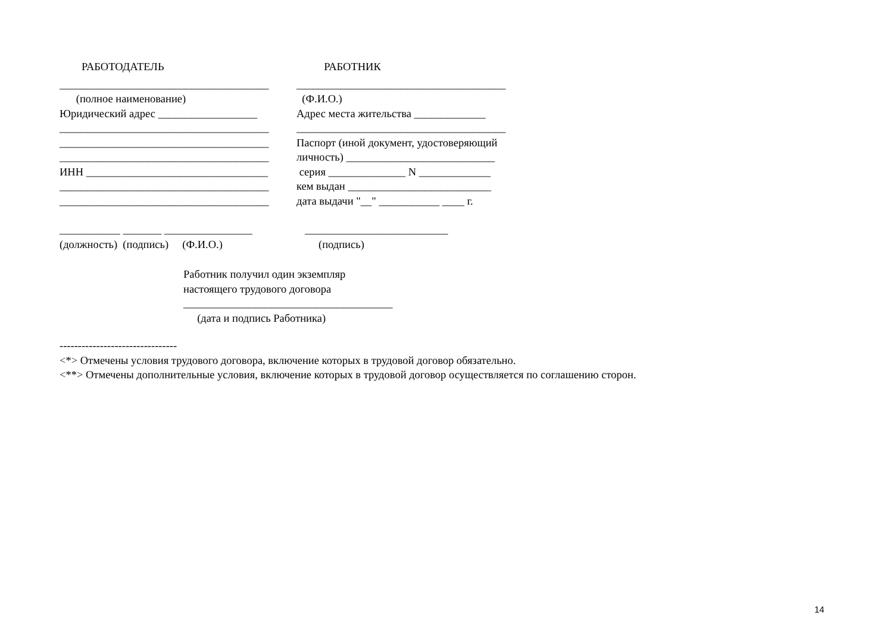РАБОТОДАТЕЛЬ
РАБОТНИК
______________________________________
______________________________________
(полное наименование)
(Ф.И.О.)
Юридический адрес __________________
Адрес места жительства _____________
______________________________________
______________________________________
______________________________________
Паспорт (иной документ, удостоверяющий
______________________________________
личность) ___________________________
ИНН _________________________________
серия ______________ N _____________
______________________________________
кем выдан __________________________
______________________________________
дата выдачи "__" ___________ ____ г.
___________ _______ ________________
__________________________
(должность) (подпись) (Ф.И.О.)
(подпись)
Работник получил один экземпляр настоящего трудового договора ______________________________________ (дата и подпись Работника)
--------------------------------
<*> Отмечены условия трудового договора, включение которых в трудовой договор обязательно.
<**> Отмечены дополнительные условия, включение которых в трудовой договор осуществляется по соглашению сторон.
14